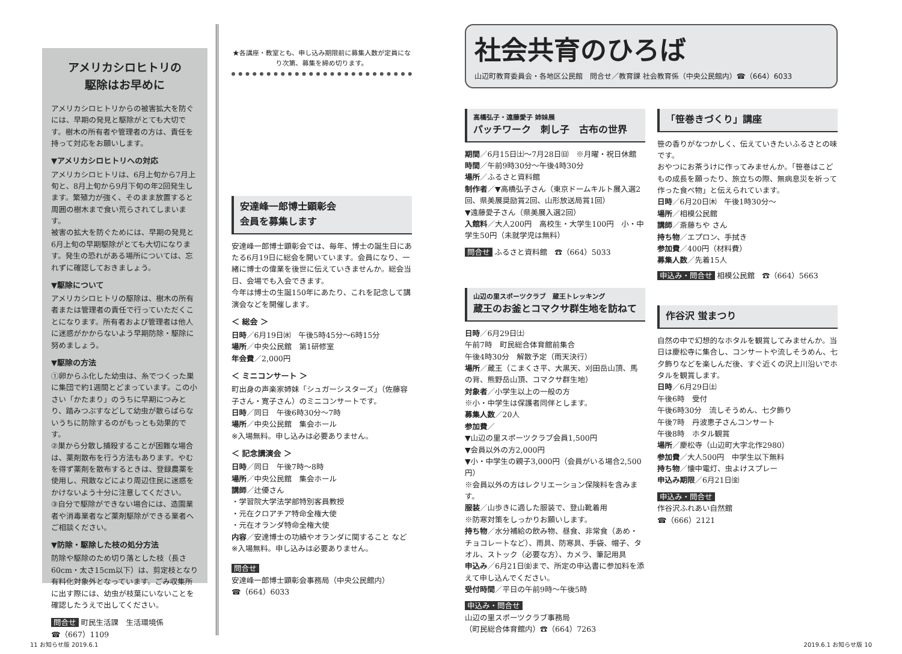アメリカシロヒトリの
駆除はお早めに
アメリカシロヒトリからの被害拡大を防ぐには、早期の発見と駆除がとても大切です。樹木の所有者や管理者の方は、責任を持って対応をお願いします。
▼アメリカシロヒトリへの対応
アメリカシロヒトリは、6月上旬から7月上旬と、8月上旬から9月下旬の年2回発生します。繁殖力が強く、そのまま放置すると周囲の樹木まで食い荒らされてしまいます。
被害の拡大を防ぐためには、早期の発見と6月上旬の早期駆除がとても大切になります。発生の恐れがある場所については、忘れずに確認しておきましょう。
▼駆除について
アメリカシロヒトリの駆除は、樹木の所有者または管理者の責任で行っていただくことになります。所有者および管理者は他人に迷惑がかからないよう早期防除・駆除に努めましょう。
▼駆除の方法
①卵からふ化した幼虫は、糸でつくった巣に集団で約1週間とどまっています。この小さい「かたまり」のうちに早期につみとり、踏みつぶすなどして幼虫が散らばらないうちに防除するのがもっとも効果的です。
②巣から分散し捕殺することが困難な場合は、薬剤散布を行う方法もあります。やむを得ず薬剤を散布するときは、登録農薬を使用し、飛散などにより周辺住民に迷惑をかけないよう十分に注意してください。
③自分で駆除ができない場合には、造園業者や消毒業者など薬剤駆除ができる業者へご相談ください。
▼防除・駆除した枝の処分方法
防除や駆除のため切り落とした枝（長さ60cm・太さ15cm以下）は、剪定枝となり有料化対象外となっています。ごみ収集所に出す際には、幼虫が枝葉にいないことを確認したうえで出してください。
問合せ 町民生活課　生活環境係
☎（667）1109
★各講座・教室とも、申し込み期限前に募集人数が定員になり次第、募集を締め切ります。
安達峰一郎博士顕彰会
会員を募集します
安達峰一郎博士顕彰会では、毎年、博士の誕生日にあたる6月19日に総会を開いています。会員になり、一緒に博士の偉業を後世に伝えていきませんか。総会当日、会場でも入会できます。
今年は博士の生誕150年にあたり、これを記念して講演会などを開催します。
＜ 総会 ＞
日時／6月19日㈬　午後5時45分～6時15分
場所／中央公民館　第1研修室
年会費／2,000円
＜ ミニコンサート ＞
町出身の声楽家姉妹「シュガーシスターズ」（佐藤容子さん・寛子さん）のミニコンサートです。
日時／同日　午後6時30分～7時
場所／中央公民館　集会ホール
※入場無料。申し込みは必要ありません。
＜ 記念講演会 ＞
日時／同日　午後7時～8時
場所／中央公民館　集会ホール
講師／辻優さん
・学習院大学法学部特別客員教授
・元在クロアチア特命全権大使
・元在オランダ特命全権大使
内容／安達博士の功績やオランダに関すること など
※入場無料。申し込みは必要ありません。
問合せ
安達峰一郎博士顕彰会事務局（中央公民館内）
☎（664）6033
社会共育のひろば
山辺町教育委員会・各地区公民館　問合せ／教育課 社会教育係（中央公民館内）☎（664）6033
高橋弘子・遠藤愛子 姉妹展
パッチワーク　刺し子　古布の世界
期間／6月15日㈯～7月28日㈰　※月曜・祝日休館
時間／午前9時30分～午後4時30分
場所／ふるさと資料館
制作者／▼高橋弘子さん（東京ドームキルト展入選2回、県美展奨励賞2回、山形放送局賞1回）
▼遠藤愛子さん（県美展入選2回）
入館料／大人200円　高校生・大学生100円　小・中学生50円（未就学児は無料）
問合せ ふるさと資料館　☎（664）5033
山辺の里スポーツクラブ　蔵王トレッキング
蔵王のお釜とコマクサ群生地を訪ねて
日時／6月29日㈯
午前7時　町民総合体育館前集合
午後4時30分　解散予定（雨天決行）
場所／蔵王（こまくさ平、大黒天、刈田岳山頂、馬の背、熊野岳山頂、コマクサ群生地）
対象者／小学生以上の一般の方
※小・中学生は保護者同伴とします。
募集人数／20人
参加費／
▼山辺の里スポーツクラブ会員1,500円
▼会員以外の方2,000円
▼小・中学生の親子3,000円（会員がいる場合2,500円）
※会員以外の方はレクリエーション保険料を含みます。
服装／山歩きに適した服装で、登山靴着用
※防寒対策をしっかりお願いします。
持ち物／水分補給の飲み物、昼食、非常食（あめ・チョコレートなど）、雨具、防寒具、手袋、帽子、タオル、ストック（必要な方）、カメラ、筆記用具
申込み／6月21日㈮まで、所定の申込書に参加料を添えて申し込んでください。
受付時間／平日の午前9時～午後5時
申込み・問合せ
山辺の里スポーツクラブ事務局
（町民総合体育館内）☎（664）7263
「笹巻きづくり」講座
笹の香りがなつかしく、伝えていきたいふるさとの味です。
おやつにお茶うけに作ってみませんか。「笹巻はこどもの成長を願ったり、旅立ちの際、無病息災を祈って作った食べ物」と伝えられています。
日時／6月20日㈭　午後1時30分～
場所／相模公民館
講師／斎藤ちや さん
持ち物／エプロン、手拭き
参加費／400円（材料費）
募集人数／先着15人
申込み・問合せ 相模公民館　☎（664）5663
作谷沢 蛍まつり
自然の中で幻想的なホタルを観賞してみませんか。当日は慶松寺に集合し、コンサートや流しそうめん、七夕飾りなどを楽しんだ後、すぐ近くの沢上川沿いでホタルを観賞します。
日時／6月29日㈯
午後6時　受付
午後6時30分　流しそうめん、七夕飾り
午後7時　丹波恵子さんコンサート
午後8時　ホタル観賞
場所／慶松寺（山辺町大字北作2980）
参加費／大人500円　中学生以下無料
持ち物／懐中電灯、虫よけスプレー
申込み期限／6月21日㈮
申込み・問合せ
作谷沢ふれあい自然館
☎（666）2121
11 お知らせ版 2019.6.1 2019.6.1 お知らせ版 10